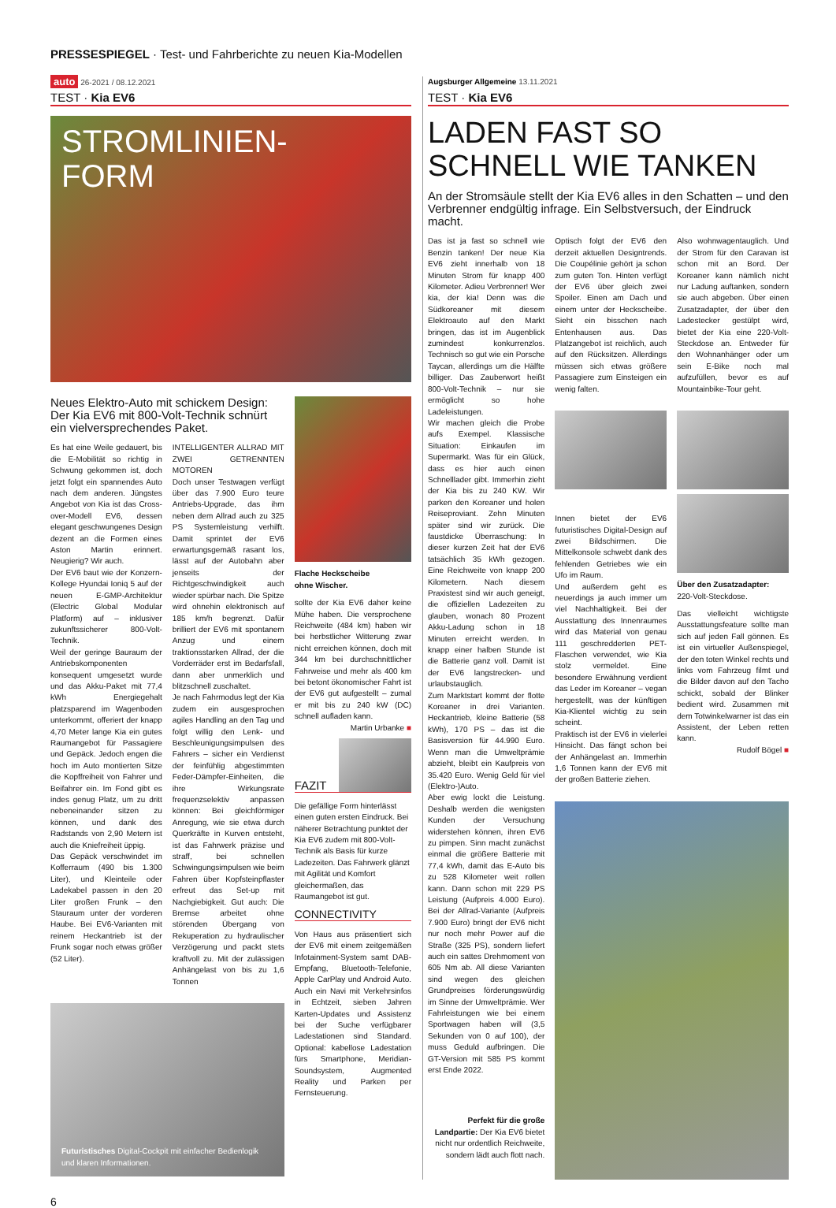PRESSESPIEGEL · Test- und Fahrberichte zu neuen Kia-Modellen
auto 26-2021 / 08.12.2021
TEST · Kia EV6
STROMLINIEN-
FORM
Neues Elektro-Auto mit schickem Design: Der Kia EV6 mit 800-Volt-Technik schnürt ein vielversprechendes Paket.
Es hat eine Weile gedauert, bis die E-Mobilität so richtig in Schwung gekommen ist, doch jetzt folgt ein spannendes Auto nach dem anderen. Jüngstes Angebot von Kia ist das Cross-over-Modell EV6, dessen elegant geschwungenes Design dezent an die Formen eines Aston Martin erinnert. Neugierig? Wir auch.
Der EV6 baut wie der Konzern-Kollege Hyundai Ioniq 5 auf der neuen E-GMP-Architektur (Electric Global Modular Platform) auf – inklusiver zukunftssicherer 800-Volt-Technik.
Weil der geringe Bauraum der Antriebskomponenten konsequent umgesetzt wurde und das Akku-Paket mit 77,4 kWh Energiegehalt platzsparend im Wagenboden unterkommt, offeriert der knapp 4,70 Meter lange Kia ein gutes Raumangebot für Passagiere und Gepäck. Jedoch engen die hoch im Auto montierten Sitze die Kopffreiheit von Fahrer und Beifahrer ein. Im Fond gibt es indes genug Platz, um zu dritt nebeneinander sitzen zu können, und dank des Radstands von 2,90 Metern ist auch die Kniefreiheit üppig.
Das Gepäck verschwindet im Kofferraum (490 bis 1.300 Liter), und Kleinteile oder Ladekabel passen in den 20 Liter großen Frunk – den Stauraum unter der vorderen Haube. Bei EV6-Varianten mit reinem Heckantrieb ist der Frunk sogar noch etwas größer (52 Liter).
INTELLIGENTER ALLRAD MIT ZWEI GETRENNTEN MOTOREN
Doch unser Testwagen verfügt über das 7.900 Euro teure Antriebs-Upgrade, das ihm neben dem Allrad auch zu 325 PS Systemleistung verhilft. Damit sprintet der EV6 erwartungsgemäß rasant los, lässt auf der Autobahn aber jenseits der Richtgeschwindigkeit auch wieder spürbar nach. Die Spitze wird ohnehin elektronisch auf 185 km/h begrenzt. Dafür brilliert der EV6 mit spontanem Anzug und einem traktionsstarken Allrad, der die Vorderräder erst im Bedarfsfall, dann aber unmerklich und blitzschnell zuschaltet.
Je nach Fahrmodus legt der Kia zudem ein ausgesprochen agiles Handling an den Tag und folgt willig den Lenk- und Beschleunigungsimpulsen des Fahrers – sicher ein Verdienst der feinfühlig abgestimmten Feder-Dämpfer-Einheiten, die ihre Wirkungsrate frequenzselektiv anpassen können: Bei gleichförmiger Anregung, wie sie etwa durch Querkräfte in Kurven entsteht, ist das Fahrwerk präzise und straff, bei schnellen Schwingungsimpulsen wie beim Fahren über Kopfsteinpflaster erfreut das Set-up mit Nachgiebigkeit. Gut auch: Die Bremse arbeitet ohne störenden Übergang von Rekuperation zu hydraulischer Verzögerung und packt stets kraftvoll zu. Mit der zulässigen Anhängelast von bis zu 1,6 Tonnen
Futuristisches Digital-Cockpit mit einfacher Bedienlogik und klaren Informationen.
Flache Heckscheibe
ohne Wischer.
sollte der Kia EV6 daher keine Mühe haben. Die versprochene Reichweite (484 km) haben wir bei herbstlicher Witterung zwar nicht erreichen können, doch mit 344 km bei durchschnittlicher Fahrweise und mehr als 400 km bei betont ökonomischer Fahrt ist der EV6 gut aufgestellt – zumal er mit bis zu 240 kW (DC) schnell aufladen kann. Martin Urbanke ■
FAZIT
Die gefällige Form hinterlässt einen guten ersten Eindruck. Bei näherer Betrachtung punktet der Kia EV6 zudem mit 800-Volt-Technik als Basis für kurze Ladezeiten. Das Fahrwerk glänzt mit Agilität und Komfort gleichermaßen, das Raumangebot ist gut.
CONNECTIVITY
Von Haus aus präsentiert sich der EV6 mit einem zeitgemäßen Infotainment-System samt DAB-Empfang, Bluetooth-Telefonie, Apple CarPlay und Android Auto. Auch ein Navi mit Verkehrsinfos in Echtzeit, sieben Jahren Karten-Updates und Assistenz bei der Suche verfügbarer Ladestationen sind Standard. Optional: kabellose Ladestation fürs Smartphone, Meridian-Soundsystem, Augmented Reality und Parken per Fernsteuerung.
Augsburger Allgemeine 13.11.2021
TEST · Kia EV6
LADEN FAST SO SCHNELL WIE TANKEN
An der Stromsäule stellt der Kia EV6 alles in den Schatten – und den Verbrenner endgültig infrage. Ein Selbstversuch, der Eindruck macht.
Das ist ja fast so schnell wie Benzin tanken! Der neue Kia EV6 zieht innerhalb von 18 Minuten Strom für knapp 400 Kilometer. Adieu Verbrenner! Wer kia, der kia! Denn was die Südkoreaner mit diesem Elektroauto auf den Markt bringen, das ist im Augenblick zumindest konkurrenzlos. Technisch so gut wie ein Porsche Taycan, allerdings um die Hälfte billiger. Das Zauberwort heißt 800-Volt-Technik – nur sie ermöglicht so hohe Ladeleistungen.
Wir machen gleich die Probe aufs Exempel. Klassische Situation: Einkaufen im Supermarkt. Was für ein Glück, dass es hier auch einen Schnelllader gibt. Immerhin zieht der Kia bis zu 240 KW. Wir parken den Koreaner und holen Reiseproviant. Zehn Minuten später sind wir zurück. Die faustdicke Überraschung: In dieser kurzen Zeit hat der EV6 tatsächlich 35 kWh gezogen. Eine Reichweite von knapp 200 Kilometern. Nach diesem Praxistest sind wir auch geneigt, die offiziellen Ladezeiten zu glauben, wonach 80 Prozent Akku-Ladung schon in 18 Minuten erreicht werden. In knapp einer halben Stunde ist die Batterie ganz voll. Damit ist der EV6 langstrecken- und urlaubstauglich.
Zum Marktstart kommt der flotte Koreaner in drei Varianten. Heckantrieb, kleine Batterie (58 kWh), 170 PS – das ist die Basisversion für 44.990 Euro. Wenn man die Umweltprämie abzieht, bleibt ein Kaufpreis von 35.420 Euro. Wenig Geld für viel (Elektro-)Auto.
Aber ewig lockt die Leistung. Deshalb werden die wenigsten Kunden der Versuchung widerstehen können, ihren EV6 zu pimpen. Sinn macht zunächst einmal die größere Batterie mit 77,4 kWh, damit das E-Auto bis zu 528 Kilometer weit rollen kann. Dann schon mit 229 PS Leistung (Aufpreis 4.000 Euro). Bei der Allrad-Variante (Aufpreis 7.900 Euro) bringt der EV6 nicht nur noch mehr Power auf die Straße (325 PS), sondern liefert auch ein sattes Drehmoment von 605 Nm ab. All diese Varianten sind wegen des gleichen Grundpreises förderungswürdig im Sinne der Umweltprämie. Wer Fahrleistungen wie bei einem Sportwagen haben will (3,5 Sekunden von 0 auf 100), der muss Geduld aufbringen. Die GT-Version mit 585 PS kommt erst Ende 2022.
Perfekt für die große Landpartie: Der Kia EV6 bietet nicht nur ordentlich Reichweite, sondern lädt auch flott nach.
Optisch folgt der EV6 den derzeit aktuellen Designtrends. Die Coupélinie gehört ja schon zum guten Ton. Hinten verfügt der EV6 über gleich zwei Spoiler. Einen am Dach und einem unter der Heckscheibe. Sieht ein bisschen nach Entenhausen aus. Das Platzangebot ist reichlich, auch auf den Rücksitzen. Allerdings müssen sich etwas größere Passagiere zum Einsteigen ein wenig falten.
Innen bietet der EV6 futuristisches Digital-Design auf zwei Bildschirmen. Die Mittelkonsole schwebt dank des fehlenden Getriebes wie ein Ufo im Raum.
Und außerdem geht es neuerdings ja auch immer um viel Nachhaltigkeit. Bei der Ausstattung des Innenraumes wird das Material von genau 111 geschredderten PET-Flaschen verwendet, wie Kia stolz vermeldet. Eine besondere Erwähnung verdient das Leder im Koreaner – vegan hergestellt, was der künftigen Kia-Klientel wichtig zu sein scheint.
Praktisch ist der EV6 in vielerlei Hinsicht. Das fängt schon bei der Anhängelast an. Immerhin 1,6 Tonnen kann der EV6 mit der großen Batterie ziehen.
Also wohnwagentauglich. Und der Strom für den Caravan ist schon mit an Bord. Der Koreaner kann nämlich nicht nur Ladung auftanken, sondern sie auch abgeben. Über einen Zusatzadapter, der über den Ladestecker gestülpt wird, bietet der Kia eine 220-Volt-Steckdose an. Entweder für den Wohnanhänger oder um sein E-Bike noch mal aufzufüllen, bevor es auf Mountainbike-Tour geht.
Über den Zusatzadapter:
220-Volt-Steckdose.
Das vielleicht wichtigste Ausstattungsfeature sollte man sich auf jeden Fall gönnen. Es ist ein virtueller Außenspiegel, der den toten Winkel rechts und links vom Fahrzeug filmt und die Bilder davon auf den Tacho schickt, sobald der Blinker bedient wird. Zusammen mit dem Totwinkelwarner ist das ein Assistent, der Leben retten kann.
Rudolf Bögel ■
6